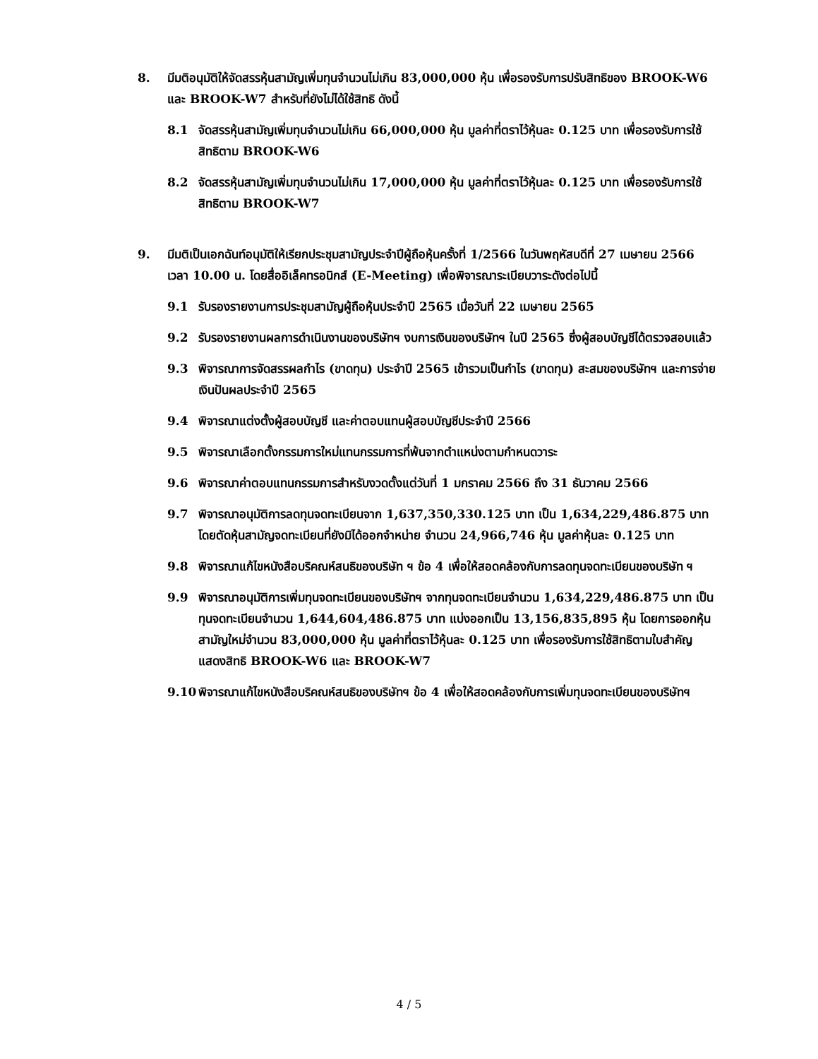8. มีมติอนุมัติให้จัดสรรหุ้นสามัญเพิ่มทุนจำนวนไม่เกิน 83,000,000 หุ้น เพื่อรองรับการปรับสิทธิของ BROOK-W6 และ BROOK-W7 สำหรับที่ยังไม่ได้ใช้สิทธิ ดังนี้
8.1 จัดสรรหุ้นสามัญเพิ่มทุนจำนวนไม่เกิน 66,000,000 หุ้น มูลค่าที่ตราไว้หุ้นละ 0.125 บาท เพื่อรองรับการใช้สิทธิตาม BROOK-W6
8.2 จัดสรรหุ้นสามัญเพิ่มทุนจำนวนไม่เกิน 17,000,000 หุ้น มูลค่าที่ตราไว้หุ้นละ 0.125 บาท เพื่อรองรับการใช้สิทธิตาม BROOK-W7
9. มีมติเป็นเอกฉันท์อนุมัติให้เรียกประชุมสามัญประจำปีผู้ถือหุ้นครั้งที่ 1/2566 ในวันพฤหัสบดีที่ 27 เมษายน 2566 เวลา 10.00 น. โดยสื่ออิเล็คทรอนิกส์ (E-Meeting) เพื่อพิจารณาระเบียบวาระดังต่อไปนี้
9.1 รับรองรายงานการประชุมสามัญผู้ถือหุ้นประจำปี 2565 เมื่อวันที่ 22 เมษายน 2565
9.2 รับรองรายงานผลการดำเนินงานของบริษัทฯ งบการเงินของบริษัทฯ ในปี 2565 ซึ่งผู้สอบบัญชีได้ตรวจสอบแล้ว
9.3 พิจารณาการจัดสรรผลกำไร (ขาดทุน) ประจำปี 2565 เข้ารวมเป็นกำไร (ขาดทุน) สะสมของบริษัทฯ และการจ่ายเงินปันผลประจำปี 2565
9.4 พิจารณาแต่งตั้งผู้สอบบัญชี และค่าตอบแทนผู้สอบบัญชีประจำปี 2566
9.5 พิจารณาเลือกตั้งกรรมการใหม่แทนกรรมการที่พ้นจากตำแหน่งตามกำหนดวาระ
9.6 พิจารณาค่าตอบแทนกรรมการสำหรับงวดตั้งแต่วันที่ 1 มกราคม 2566 ถึง 31 ธันวาคม 2566
9.7 พิจารณาอนุมัติการลดทุนจดทะเบียนจาก 1,637,350,330.125 บาท เป็น 1,634,229,486.875 บาท โดยตัดหุ้นสามัญจดทะเบียนที่ยังมิได้ออกจำหน่าย จำนวน 24,966,746 หุ้น มูลค่าหุ้นละ 0.125 บาท
9.8 พิจารณาแก้ไขหนังสือบริคณห์สนธิของบริษัท ฯ ข้อ 4 เพื่อให้สอดคล้องกับการลดทุนจดทะเบียนของบริษัท ฯ
9.9 พิจารณาอนุมัติการเพิ่มทุนจดทะเบียนของบริษัทฯ จากทุนจดทะเบียนจำนวน 1,634,229,486.875 บาท เป็นทุนจดทะเบียนจำนวน 1,644,604,486.875 บาท แบ่งออกเป็น 13,156,835,895 หุ้น โดยการออกหุ้นสามัญใหม่จำนวน 83,000,000 หุ้น มูลค่าที่ตราไว้หุ้นละ 0.125 บาท เพื่อรองรับการใช้สิทธิตามใบสำคัญแสดงสิทธิ BROOK-W6 และ BROOK-W7
9.10 พิจารณาแก้ไขหนังสือบริคณห์สนธิของบริษัทฯ ข้อ 4 เพื่อให้สอดคล้องกับการเพิ่มทุนจดทะเบียนของบริษัทฯ
4 / 5